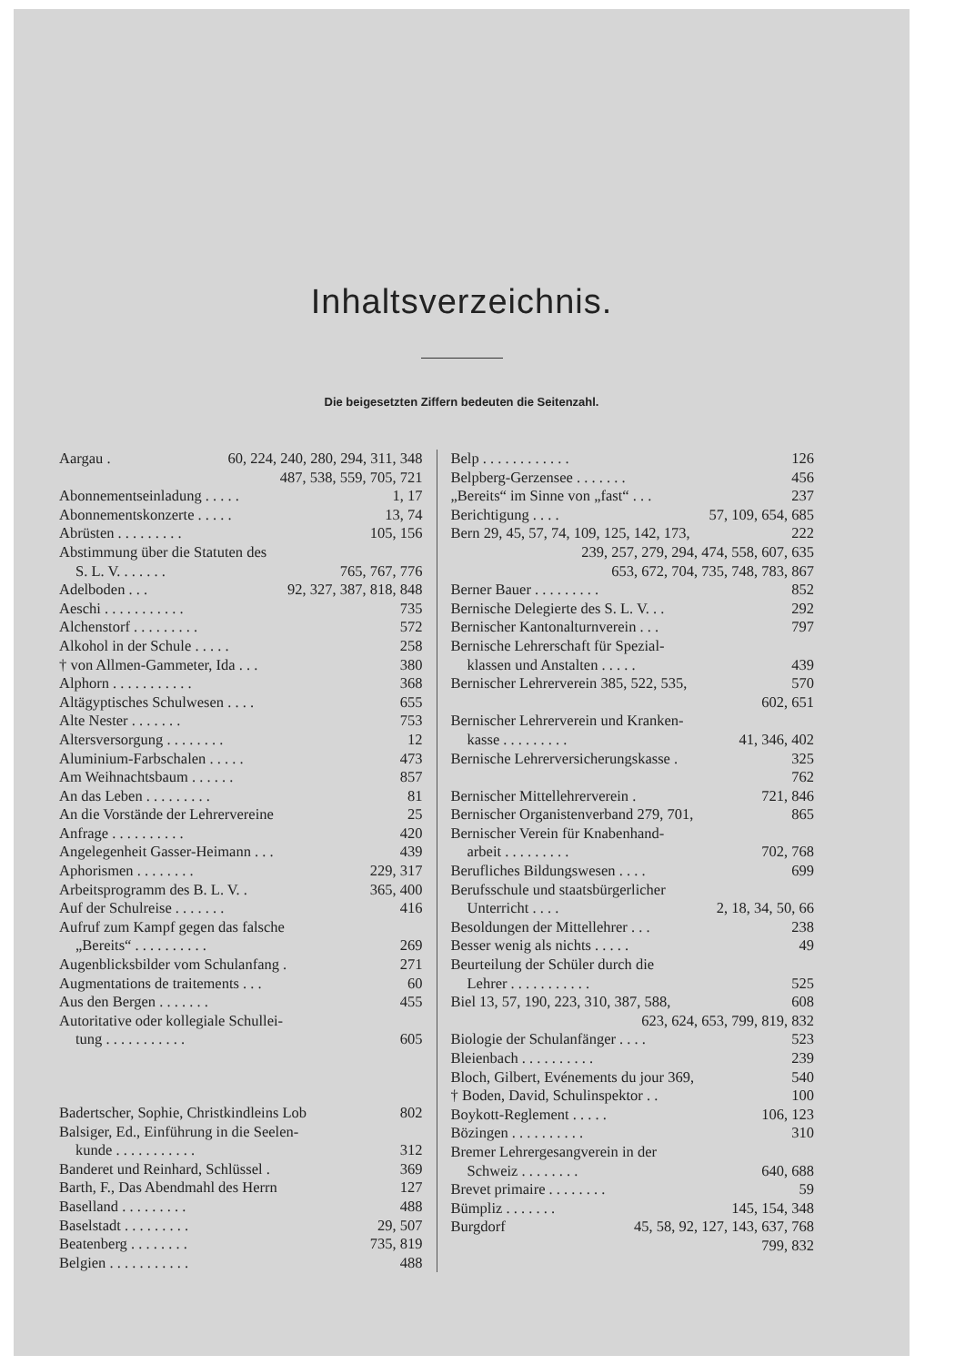Inhaltsverzeichnis.
Die beigesetzten Ziffern bedeuten die Seitenzahl.
Aargau . 60, 224, 240, 280, 294, 311, 348
487, 538, 559, 705, 721
Abonnementseinladung . . . . . 1, 17
Abonnementskonzerte . . . . . 13, 74
Abrüsten . . . . . . . . . 105, 156
Abstimmung über die Statuten des
S. L. V. . . . . . . 765, 767, 776
Adelboden . . . 92, 327, 387, 818, 848
Aeschi . . . . . . . . . . . 735
Alchenstorf . . . . . . . . . 572
Alkohol in der Schule . . . . . 258
† von Allmen-Gammeter, Ida . . . 380
Alphorn . . . . . . . . . . . 368
Altägyptisches Schulwesen . . . . 655
Alte Nester . . . . . . . 753
Altersversorgung . . . . . . . . 12
Aluminium-Farbschalen . . . . . 473
Am Weihnachtsbaum . . . . . . 857
An das Leben . . . . . . . . . 81
An die Vorstände der Lehrervereine 25
Anfrage . . . . . . . . . . 420
Angelegenheit Gasser-Heimann . . . 439
Aphorismen . . . . . . . . 229, 317
Arbeitsprogramm des B. L. V. . 365, 400
Auf der Schulreise . . . . . . . 416
Aufruf zum Kampf gegen das falsche
„Bereits“ . . . . . . . . . . 269
Augenblicksbilder vom Schulanfang . 271
Augmentations de traitements . . . 60
Aus den Bergen . . . . . . . 455
Autoritative oder kollegiale Schullei-
tung . . . . . . . . . . . 605
Badertscher, Sophie, Christkindleins Lob 802
Balsiger, Ed., Einführung in die Seelen-
kunde . . . . . . . . . . . 312
Banderet und Reinhard, Schlüssel . 369
Barth, F., Das Abendmahl des Herrn 127
Baselland . . . . . . . . . 488
Baselstadt . . . . . . . . . 29, 507
Beatenberg . . . . . . . . 735, 819
Belgien . . . . . . . . . . . 488
Belp . . . . . . . . . . . . 126
Belpberg-Gerzensee . . . . . . . 456
„Bereits“ im Sinne von „fast“ . . . 237
Berichtigung . . . . 57, 109, 654, 685
Bern 29, 45, 57, 74, 109, 125, 142, 173, 222
239, 257, 279, 294, 474, 558, 607, 635
653, 672, 704, 735, 748, 783, 867
Berner Bauer . . . . . . . . . 852
Bernische Delegierte des S. L. V. . . 292
Bernischer Kantonalturnverein . . . 797
Bernische Lehrerschaft für Spezial-
klassen und Anstalten . . . . . 439
Bernischer Lehrerverein 385, 522, 535, 570
602, 651
Bernischer Lehrerverein und Kranken-
kasse . . . . . . . . . 41, 346, 402
Bernische Lehrerversicherungskasse . 325
762
Bernischer Mittellehrerverein . 721, 846
Bernischer Organistenverband 279, 701, 865
Bernischer Verein für Knabenhand-
arbeit . . . . . . . . . 702, 768
Berufliches Bildungswesen . . . . 699
Berufsschule und staatsbürgerlicher
Unterricht . . . . 2, 18, 34, 50, 66
Besoldungen der Mittellehrer . . . 238
Besser wenig als nichts . . . . . 49
Beurteilung der Schüler durch die
Lehrer . . . . . . . . . . . 525
Biel 13, 57, 190, 223, 310, 387, 588, 608
623, 624, 653, 799, 819, 832
Biologie der Schulanfänger . . . . 523
Bleienbach . . . . . . . . . . 239
Bloch, Gilbert, Evénements du jour 369, 540
† Boden, David, Schulinspektor . . 100
Boykott-Reglement . . . . . 106, 123
Bözingen . . . . . . . . . . 310
Bremer Lehrergesangverein in der
Schweiz . . . . . . . . 640, 688
Brevet primaire . . . . . . . . 59
Bümpliz . . . . . . . 145, 154, 348
Burgdorf 45, 58, 92, 127, 143, 637, 768
799, 832